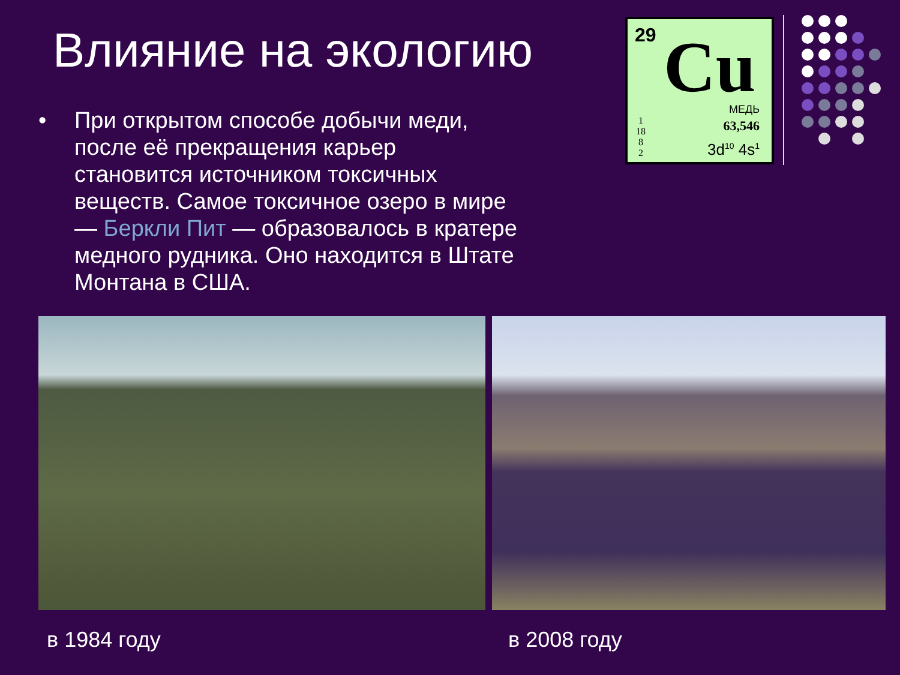Влияние на экологию
• При открытом способе добычи меди, после её прекращения карьер становится источником токсичных веществ. Самое токсичное озеро в мире — Беркли Пит — образовалось в кратере медного рудника. Оно находится в Штате Монтана в США.
29 Cu МЕДЬ
63,546
1
18
8
2
3d<sup>10</sup> 4s<sup>1</sup>
в 1984 году в 2008 году